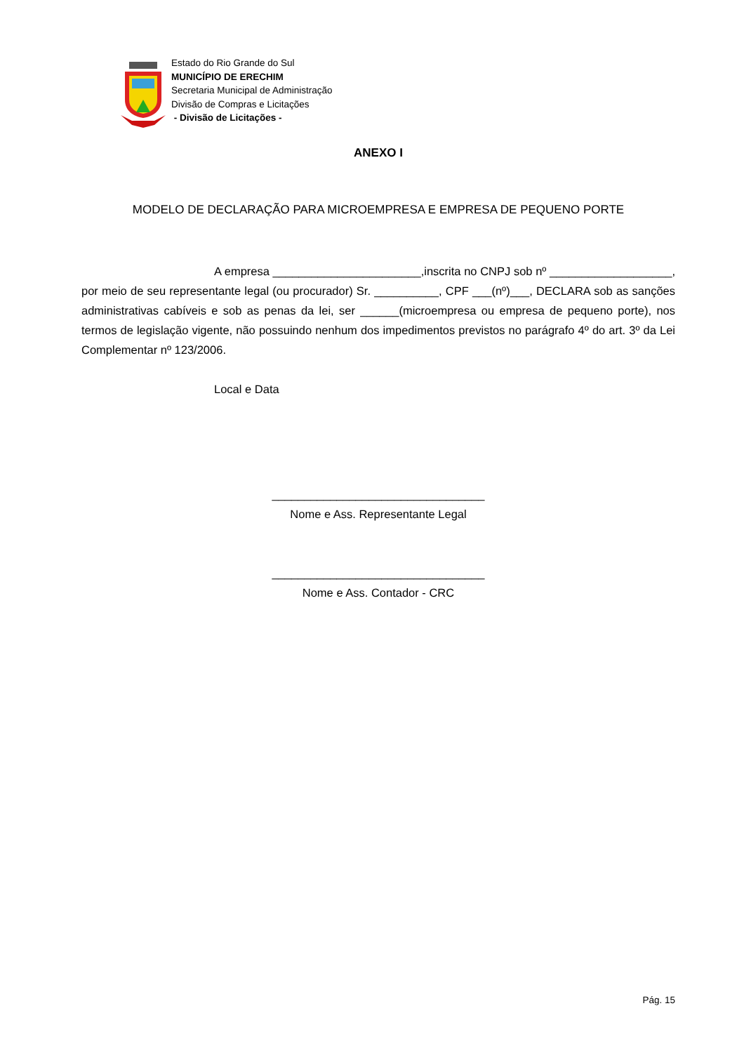Estado do Rio Grande do Sul
MUNICÍPIO DE ERECHIM
Secretaria Municipal de Administração
Divisão de Compras e Licitações
- Divisão de Licitações -
ANEXO I
MODELO DE DECLARAÇÃO PARA MICROEMPRESA E EMPRESA DE PEQUENO PORTE
A empresa _______________________,inscrita no CNPJ sob nº ___________________, por meio de seu representante legal (ou procurador) Sr. __________, CPF ___(nº)___, DECLARA sob as sanções administrativas cabíveis e sob as penas da lei, ser ______(microempresa ou empresa de pequeno porte), nos termos de legislação vigente, não possuindo nenhum dos impedimentos previstos no parágrafo 4º do art. 3º da Lei Complementar nº 123/2006.
Local e Data
_________________________________
Nome e Ass. Representante Legal
_________________________________
Nome e Ass. Contador - CRC
Pág. 15